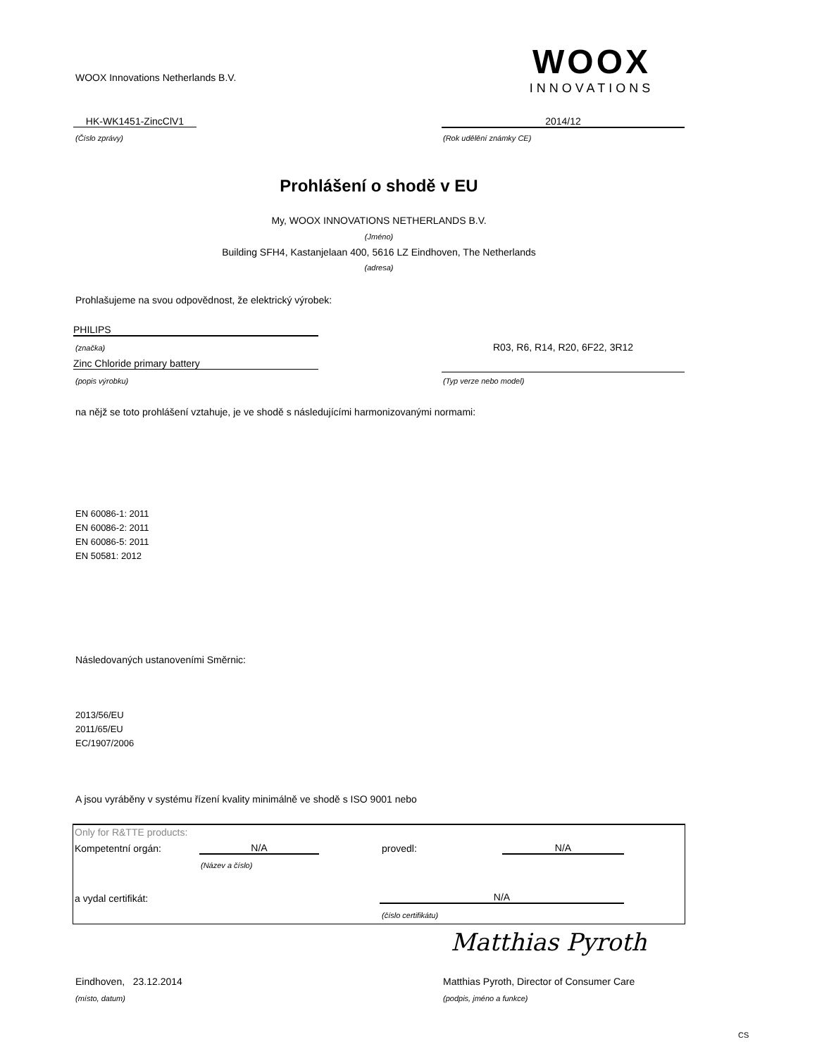WOOX Innovations Netherlands B.V.
WOOX
INNOVATIONS
HK-WK1451-ZincClV1 2014/12
(Číslo zprávy) (Rok udělění známky CE)
Prohlášení o shodě v EU
My, WOOX INNOVATIONS NETHERLANDS B.V.
(Jméno)
Building SFH4, Kastanjelaan 400, 5616 LZ Eindhoven, The Netherlands
(adresa)
Prohlašujeme na svou odpovědnost, že elektrický výrobek:
PHILIPS
(značka) R03, R6, R14, R20, 6F22, 3R12
Zinc Chloride primary battery
(popis výrobku) (Typ verze nebo model)
na nějž se toto prohlášení vztahuje, je ve shodě s následujícími harmonizovanými normami:
EN 60086-1: 2011
EN 60086-2: 2011
EN 60086-5: 2011
EN 50581: 2012
Následovaných ustanoveními Směrnic:
2013/56/EU
2011/65/EU
EC/1907/2006
A jsou vyráběny v systému řízení kvality minimálně ve shodě s ISO 9001 nebo
Only for R&TTE products:
Kompetentní orgán: N/A provedl: N/A
(Název a číslo)
a vydal certifikát: N/A
(číslo certifikátu)
Matthias Pyroth
Eindhoven, 23.12.2014
Matthias Pyroth, Director of Consumer Care
(místo, datum) (podpis, jméno a funkce)
CS